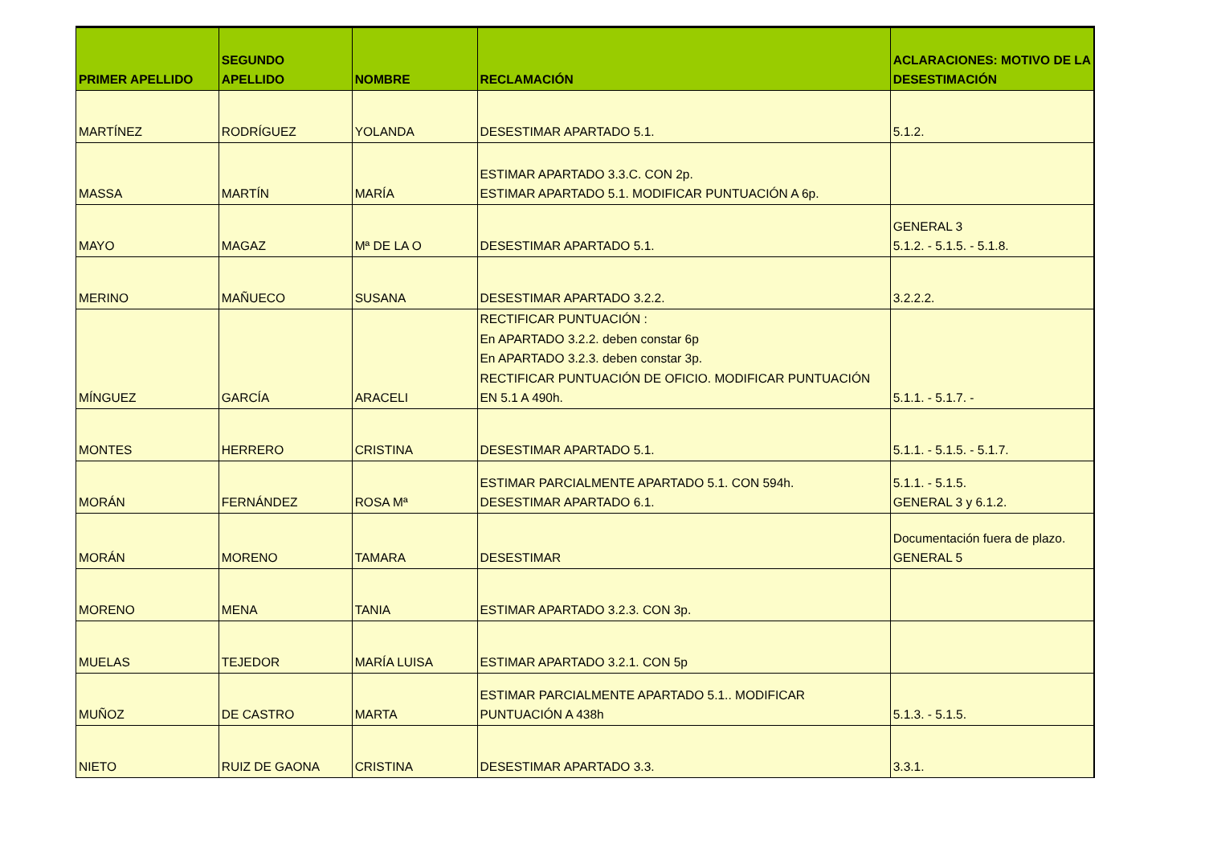| PRIMER APELLIDO | SEGUNDO APELLIDO | NOMBRE | RECLAMACIÓN | ACLARACIONES: MOTIVO DE LA DESESTIMACIÓN |
| --- | --- | --- | --- | --- |
| MARTÍNEZ | RODRÍGUEZ | YOLANDA | DESESTIMAR APARTADO 5.1. | 5.1.2. |
| MASSA | MARTÍN | MARÍA | ESTIMAR APARTADO 3.3.C. CON 2p. ESTIMAR APARTADO 5.1. MODIFICAR PUNTUACIÓN A 6p. | |
| MAYO | MAGAZ | Mª DE LA O | DESESTIMAR APARTADO 5.1. | GENERAL 3 5.1.2. - 5.1.5. - 5.1.8. |
| MERINO | MAÑUECO | SUSANA | DESESTIMAR APARTADO 3.2.2. | 3.2.2.2. |
| MÍNGUEZ | GARCÍA | ARACELI | RECTIFICAR PUNTUACIÓN : En APARTADO 3.2.2. deben constar 6p En APARTADO 3.2.3. deben constar 3p. RECTIFICAR PUNTUACIÓN DE OFICIO. MODIFICAR PUNTUACIÓN EN 5.1 A 490h. | 5.1.1. - 5.1.7. - |
| MONTES | HERRERO | CRISTINA | DESESTIMAR APARTADO 5.1. | 5.1.1. - 5.1.5. - 5.1.7. |
| MORÁN | FERNÁNDEZ | ROSA Mª | ESTIMAR PARCIALMENTE APARTADO 5.1. CON 594h. DESESTIMAR APARTADO 6.1. | 5.1.1. - 5.1.5. GENERAL 3 y 6.1.2. |
| MORÁN | MORENO | TAMARA | DESESTIMAR | Documentación fuera de plazo. GENERAL 5 |
| MORENO | MENA | TANIA | ESTIMAR APARTADO 3.2.3. CON 3p. | |
| MUELAS | TEJEDOR | MARÍA LUISA | ESTIMAR APARTADO 3.2.1. CON 5p | |
| MUÑOZ | DE CASTRO | MARTA | ESTIMAR PARCIALMENTE APARTADO 5.1.. MODIFICAR PUNTUACIÓN A 438h | 5.1.3. - 5.1.5. |
| NIETO | RUIZ DE GAONA | CRISTINA | DESESTIMAR APARTADO 3.3. | 3.3.1. |